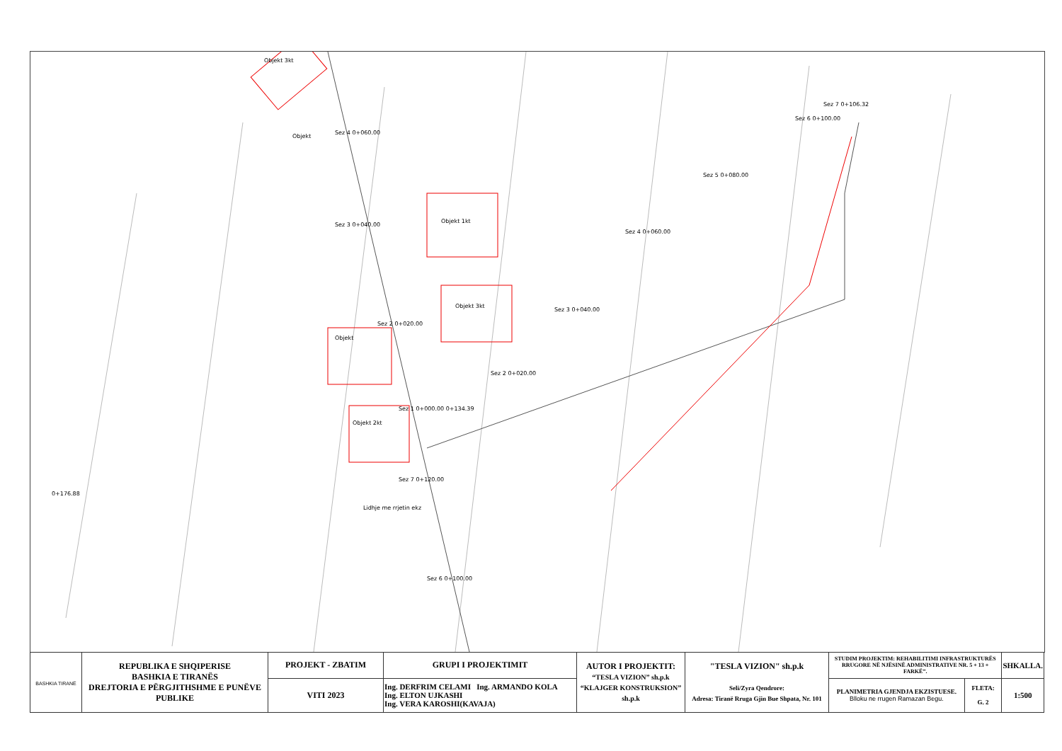Objekt 3kt
Objekt
Objekt 1kt
Objekt 3kt
Objekt
Objekt 2kt
Sez 4 0+060.00
Sez 3 0+040.00
Sez 2 0+020.00
Sez 1 0+000.00 0+134.39
Sez 7 0+120.00
Lidhje me rrjetin ekz
Sez 6 0+100.00
0+176.88
Sez 2 0+020.00
Sez 3 0+040.00
Sez 4 0+060.00
Sez 5 0+080.00
Sez 6 0+100.00
Sez 7 0+106.32
| BASHKIA TIRANË | REPUBLIKA E SHQIPERISE BASHKIA E TIRANËS DREJTORIA E PËRGJITHSHME E PUNËVE PUBLIKE | PROJEKT - ZBATIM | GRUPI I PROJEKTIMIT | AUTOR I PROJEKTIT: “TESLA VIZION” sh.p.k “KLAJGER KONSTRUKSION” sh.p.k | "TESLA VIZION" sh.p.k Seli/Zyra Qendrore: Adresa: Tiranë Rruga Gjin Bue Shpata, Nr. 101 | STUDIM PROJEKTIM: REHABILITIMI INFRASTRUKTURËS RRUGORE NË NJËSINË ADMINISTRATIVE NR. 5 + 13 + FARKË”. | | SHKALLA. |
| | | VITI 2023 | Ing. DERFRIM CELAMI Ing. ARMANDO KOLA Ing. ELTON UJKASHI Ing. VERA KAROSHI(KAVAJA) | | | PLANIMETRIA GJENDJA EKZISTUESE. Blloku ne rrugen Ramazan Begu. | FLETA: G. 2 | 1:500 |